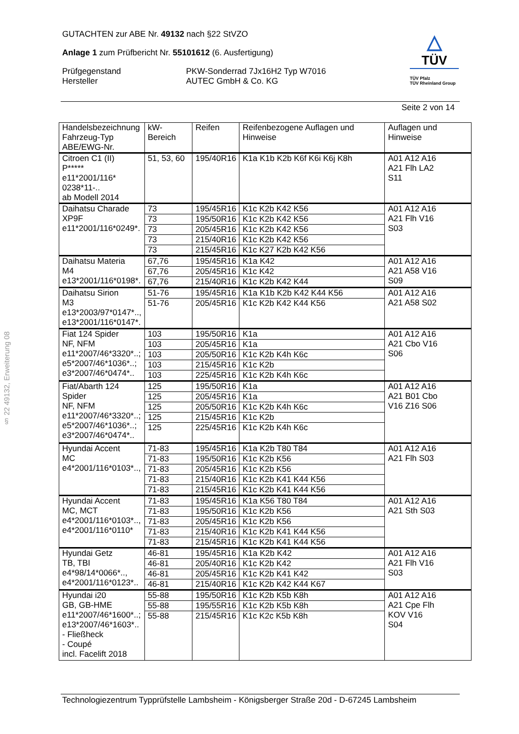GUTACHTEN zur ABE Nr. 49132 nach §22 StVZO
Anlage 1 zum Prüfbericht Nr. 55101612 (6. Ausfertigung)
Prüfgegenstand
Hersteller
PKW-Sonderrad 7Jx16H2 Typ W7016
AUTEC GmbH & Co. KG
△
TÜV
TÜV Pfalz
TÜV Rheinland Group
Seite 2 von 14
§ 22 49132, Erweiterung 08
| Handelsbezeichnung Fahrzeug-Typ ABE/EWG-Nr. | kW-Bereich | Reifen | Reifenbezogene Auflagen und Hinweise | Auflagen und Hinweise |
| --- | --- | --- | --- | --- |
| Citroen C1 (II) P***** e11*2001/116* 0238*11-.. ab Modell 2014 | 51, 53, 60 | 195/40R16 | K1a K1b K2b K6f K6i K6j K8h | A01 A12 A16 A21 Flh LA2 S11 |
| Daihatsu Charade XP9F e11*2001/116*0249*. | 73 | 195/45R16 | K1c K2b K42 K56 | A01 A12 A16 A21 Flh V16 S03 |
| | 73 | 195/50R16 | K1c K2b K42 K56 | |
| | 73 | 205/45R16 | K1c K2b K42 K56 | |
| | 73 | 215/40R16 | K1c K2b K42 K56 | |
| | 73 | 215/45R16 | K1c K27 K2b K42 K56 | |
| Daihatsu Materia M4 e13*2001/116*0198*. | 67,76 | 195/45R16 | K1a K42 | A01 A12 A16 A21 A58 V16 S09 |
| | 67,76 | 205/45R16 | K1c K42 | |
| | 67,76 | 215/40R16 | K1c K2b K42 K44 | |
| Daihatsu Sirion M3 e13*2003/97*0147*.., e13*2001/116*0147*. | 51-76 | 195/45R16 | K1a K1b K2b K42 K44 K56 | A01 A12 A16 A21 A58 S02 |
| | 51-76 | 205/45R16 | K1c K2b K42 K44 K56 | |
| Fiat 124 Spider NF, NFM e11*2007/46*3320*..; e5*2007/46*1036*..; e3*2007/46*0474*.. | 103 | 195/50R16 | K1a | A01 A12 A16 A21 Cbo V16 S06 |
| | 103 | 205/45R16 | K1a | |
| | 103 | 205/50R16 | K1c K2b K4h K6c | |
| | 103 | 215/45R16 | K1c K2b | |
| | 103 | 225/45R16 | K1c K2b K4h K6c | |
| Fiat/Abarth 124 Spider NF, NFM e11*2007/46*3320*..; e5*2007/46*1036*..; e3*2007/46*0474*.. | 125 | 195/50R16 | K1a | A01 A12 A16 A21 B01 Cbo V16 Z16 S06 |
| | 125 | 205/45R16 | K1a | |
| | 125 | 205/50R16 | K1c K2b K4h K6c | |
| | 125 | 215/45R16 | K1c K2b | |
| | 125 | 225/45R16 | K1c K2b K4h K6c | |
| Hyundai Accent MC e4*2001/116*0103*.., | 71-83 | 195/45R16 | K1a K2b T80 T84 | A01 A12 A16 A21 Flh S03 |
| | 71-83 | 195/50R16 | K1c K2b K56 | |
| | 71-83 | 205/45R16 | K1c K2b K56 | |
| | 71-83 | 215/40R16 | K1c K2b K41 K44 K56 | |
| | 71-83 | 215/45R16 | K1c K2b K41 K44 K56 | |
| Hyundai Accent MC, MCT e4*2001/116*0103*.., e4*2001/116*0110* | 71-83 | 195/45R16 | K1a K56 T80 T84 | A01 A12 A16 A21 Sth S03 |
| | 71-83 | 195/50R16 | K1c K2b K56 | |
| | 71-83 | 205/45R16 | K1c K2b K56 | |
| | 71-83 | 215/40R16 | K1c K2b K41 K44 K56 | |
| | 71-83 | 215/45R16 | K1c K2b K41 K44 K56 | |
| Hyundai Getz TB, TBI e4*98/14*0066*.., e4*2001/116*0123*.. | 46-81 | 195/45R16 | K1a K2b K42 | A01 A12 A16 A21 Flh V16 S03 |
| | 46-81 | 205/40R16 | K1c K2b K42 | |
| | 46-81 | 205/45R16 | K1c K2b K41 K42 | |
| | 46-81 | 215/40R16 | K1c K2b K42 K44 K67 | |
| Hyundai i20 GB, GB-HME e11*2007/46*1600*..; e13*2007/46*1603*.. - Fließheck - Coupé incl. Facelift 2018 | 55-88 | 195/50R16 | K1c K2b K5b K8h | A01 A12 A16 A21 Cpe Flh KOV V16 S04 |
| | 55-88 | 195/55R16 | K1c K2b K5b K8h | |
| | 55-88 | 215/45R16 | K1c K2c K5b K8h | |
Technologiezentrum Typprüfstelle Lambsheim - Königsberger Straße 20d - D-67245 Lambsheim